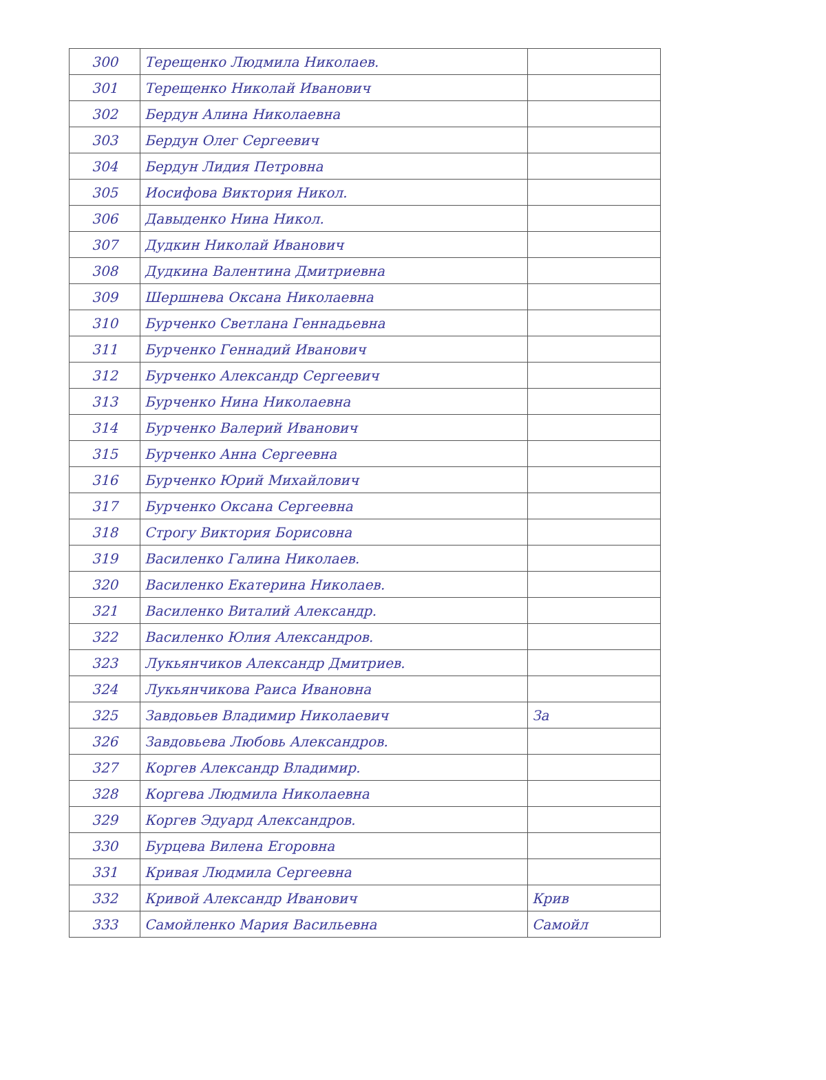| 300 | Терещенко Людмила Николаев. | |
| 301 | Терещенко Николай Иванович | |
| 302 | Бердун Алина Николаевна | |
| 303 | Бердун Олег Сергеевич | |
| 304 | Бердун Лидия Петровна | |
| 305 | Иосифова Виктория Никол. | |
| 306 | Давыденко Нина Никол. | |
| 307 | Дудкин Николай Иванович | |
| 308 | Дудкина Валентина Дмитриевна | |
| 309 | Шершнева Оксана Николаевна | |
| 310 | Бурченко Светлана Геннадьевна | |
| 311 | Бурченко Геннадий Иванович | |
| 312 | Бурченко Александр Сергеевич | |
| 313 | Бурченко Нина Николаевна | |
| 314 | Бурченко Валерий Иванович | |
| 315 | Бурченко Анна Сергеевна | |
| 316 | Бурченко Юрий Михайлович | |
| 317 | Бурченко Оксана Сергеевна | |
| 318 | Строгу Виктория Борисовна | |
| 319 | Василенко Галина Николаев. | |
| 320 | Василенко Екатерина Николаев. | |
| 321 | Василенко Виталий Александр. | |
| 322 | Василенко Юлия Александров. | |
| 323 | Лукьянчиков Александр Дмитриев. | |
| 324 | Лукьянчикова Раиса Ивановна | |
| 325 | Завдовьев Владимир Николаевич | За |
| 326 | Завдовьева Любовь Александров. | |
| 327 | Коргев Александр Владимир. | |
| 328 | Коргева Людмила Николаевна | |
| 329 | Коргев Эдуард Александров. | |
| 330 | Бурцева Вилена Егоровна | |
| 331 | Кривая Людмила Сергеевна | |
| 332 | Кривой Александр Иванович | Крив |
| 333 | Самойленко Мария Васильевна | Самойл |